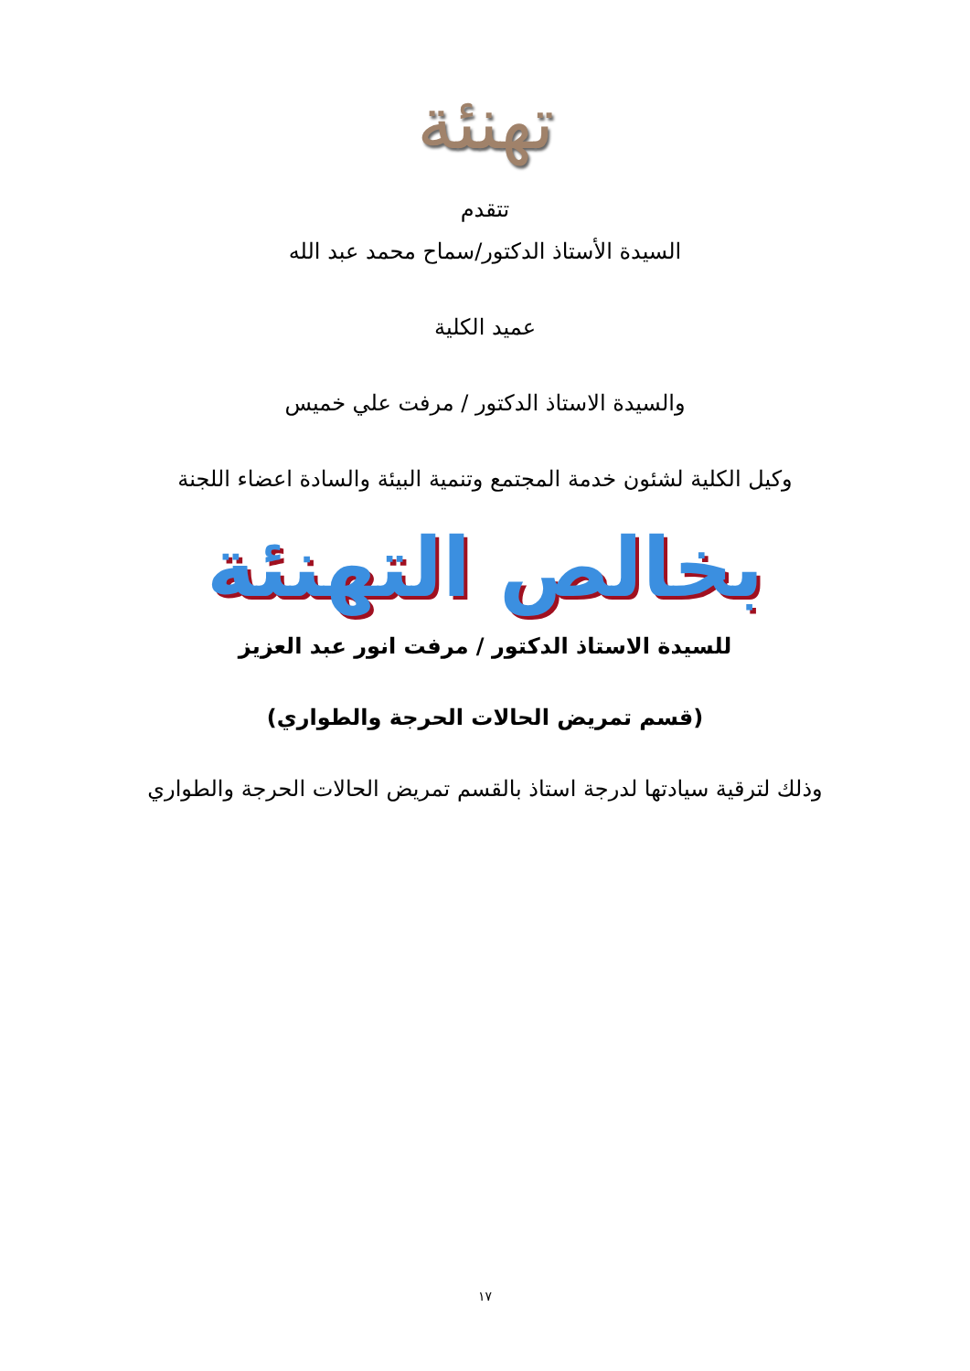تهنئة
تتقدم
السيدة الأستاذ الدكتور/سماح محمد عبد الله
عميد الكلية
والسيدة الاستاذ الدكتور / مرفت علي خميس
وكيل الكلية لشئون خدمة المجتمع وتنمية البيئة والسادة اعضاء اللجنة
بخالص التهنئة
للسيدة الاستاذ الدكتور / مرفت انور عبد العزيز
(قسم تمريض الحالات الحرجة والطواري)
وذلك لترقية سيادتها لدرجة استاذ بالقسم تمريض الحالات الحرجة والطواري
١٧